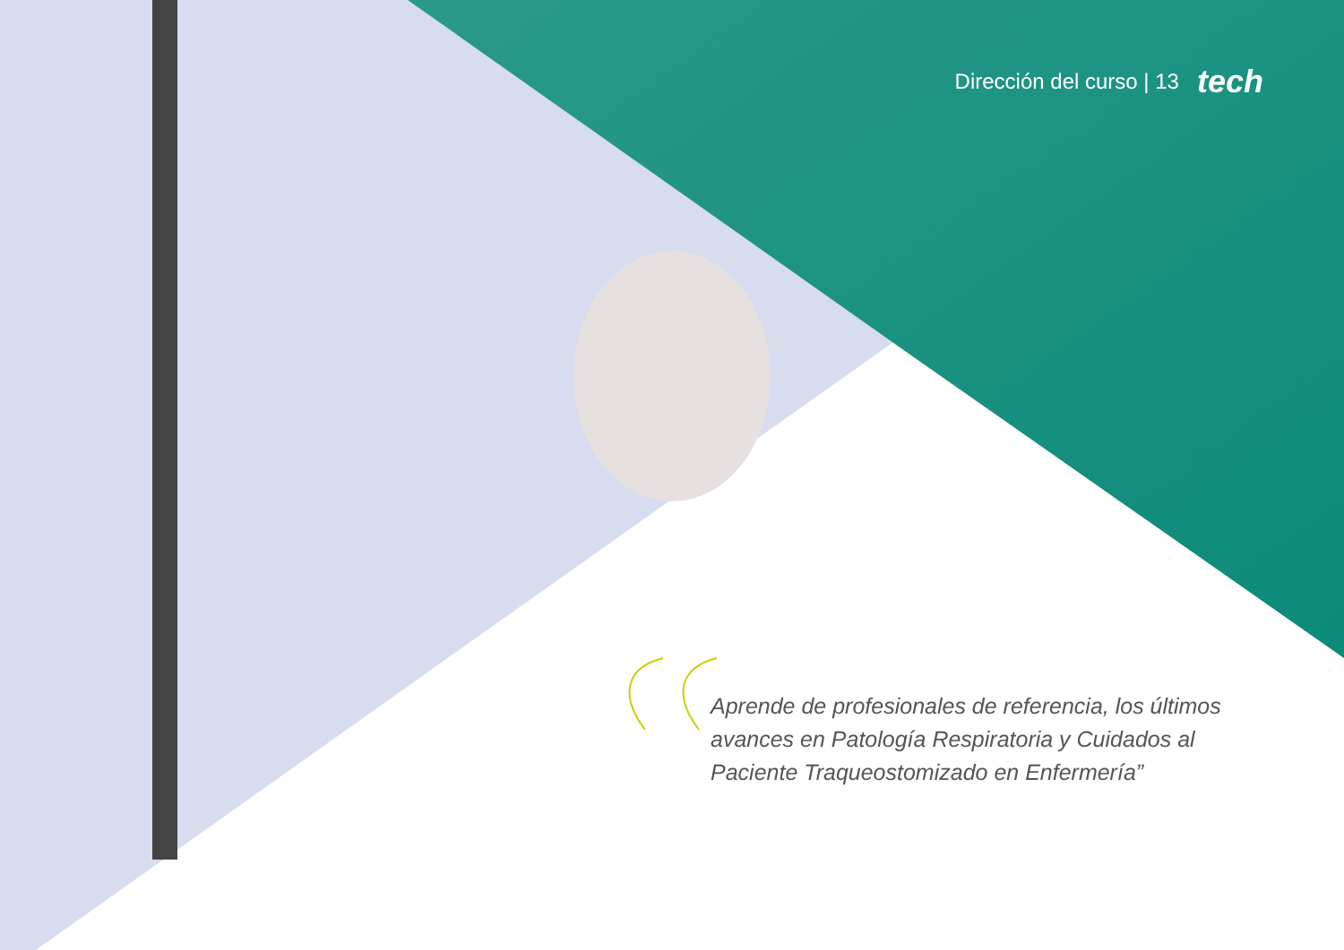Dirección del curso | 13 tech
Aprende de profesionales de referencia, los últimos avances en Patología Respiratoria y Cuidados al Paciente Traqueostomizado en Enfermería”